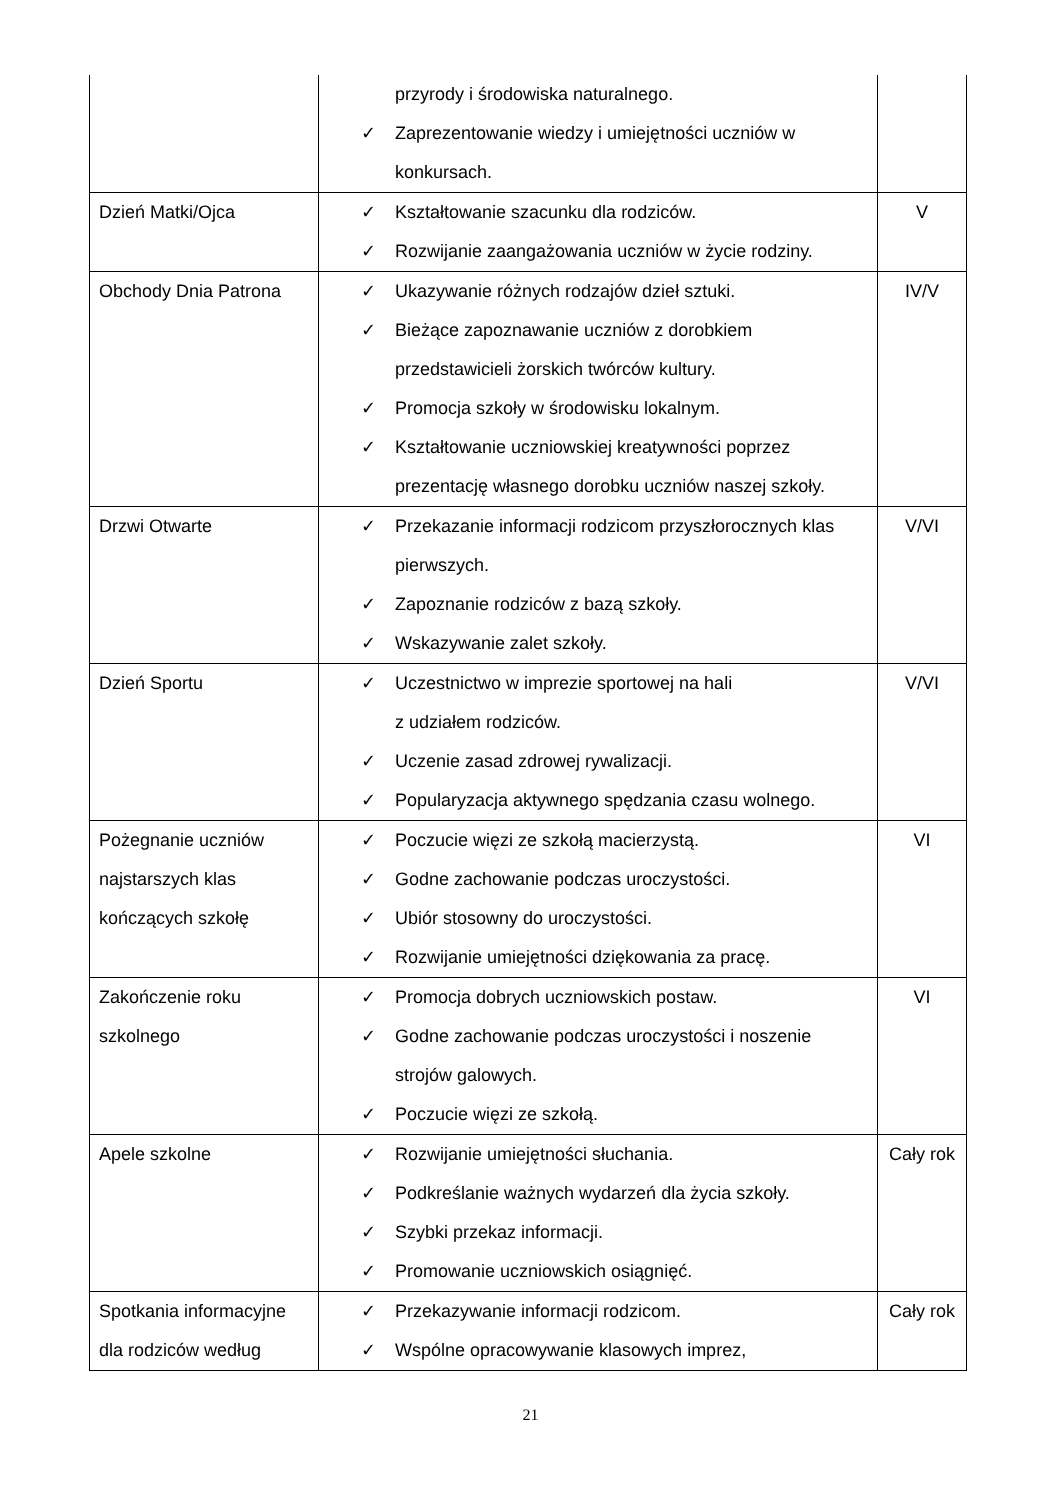| | przyrody i środowiska naturalnego. ✓ Zaprezentowanie wiedzy i umiejętności uczniów w konkursach. | |
| Dzień Matki/Ojca | ✓ Kształtowanie szacunku dla rodziców. ✓ Rozwijanie zaangażowania uczniów w życie rodziny. | V |
| Obchody Dnia Patrona | ✓ Ukazywanie różnych rodzajów dzieł sztuki. ✓ Bieżące zapoznawanie uczniów z dorobkiem przedstawicieli żorskich twórców kultury. ✓ Promocja szkoły w środowisku lokalnym. ✓ Kształtowanie uczniowskiej kreatywności poprzez prezentację własnego dorobku uczniów naszej szkoły. | IV/V |
| Drzwi Otwarte | ✓ Przekazanie informacji rodzicom przyszłorocznych klas pierwszych. ✓ Zapoznanie rodziców z bazą szkoły. ✓ Wskazywanie zalet szkoły. | V/VI |
| Dzień Sportu | ✓ Uczestnictwo w imprezie sportowej na hali z udziałem rodziców. ✓ Uczenie zasad zdrowej rywalizacji. ✓ Popularyzacja aktywnego spędzania czasu wolnego. | V/VI |
| Pożegnanie uczniów najstarszych klas kończących szkołę | ✓ Poczucie więzi ze szkołą macierzystą. ✓ Godne zachowanie podczas uroczystości. ✓ Ubiór stosowny do uroczystości. ✓ Rozwijanie umiejętności dziękowania za pracę. | VI |
| Zakończenie roku szkolnego | ✓ Promocja dobrych uczniowskich postaw. ✓ Godne zachowanie podczas uroczystości i noszenie strojów galowych. ✓ Poczucie więzi ze szkołą. | VI |
| Apele szkolne | ✓ Rozwijanie umiejętności słuchania. ✓ Podkreślanie ważnych wydarzeń dla życia szkoły. ✓ Szybki przekaz informacji. ✓ Promowanie uczniowskich osiągnięć. | Cały rok |
| Spotkania informacyjne dla rodziców według | ✓ Przekazywanie informacji rodzicom. ✓ Wspólne opracowywanie klasowych imprez, | Cały rok |
21